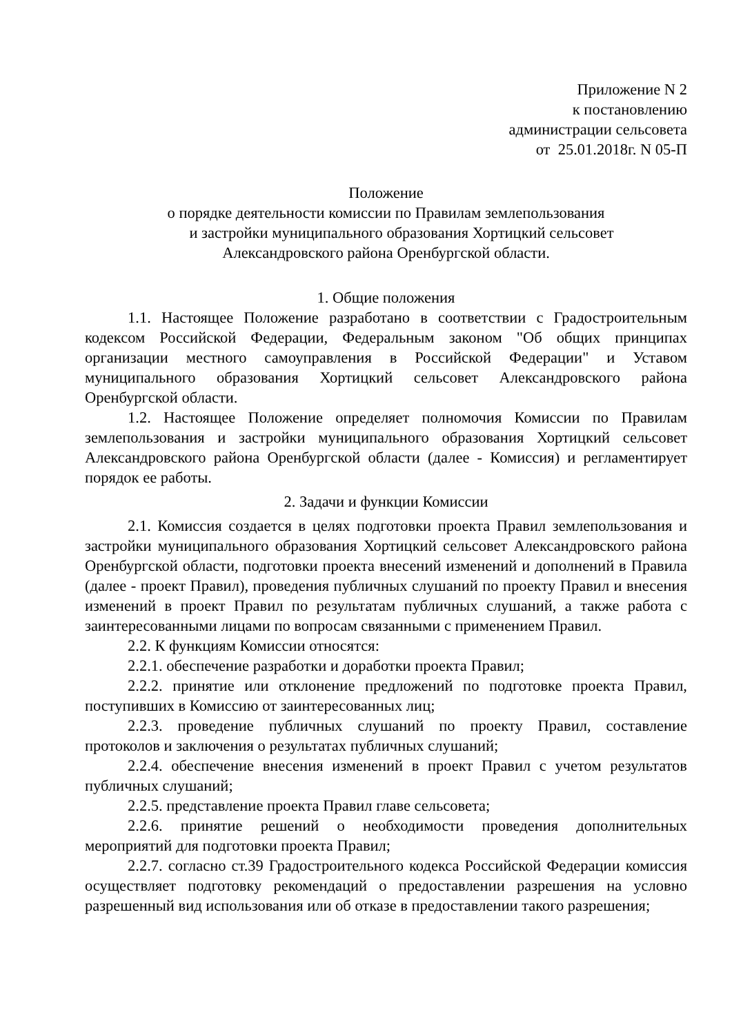Приложение N 2
к постановлению
администрации сельсовета
от 25.01.2018г. N 05-П
Положение
о порядке деятельности комиссии по Правилам землепользования
и застройки муниципального образования Хортицкий сельсовет
Александровского района Оренбургской области.
1. Общие положения
1.1. Настоящее Положение разработано в соответствии с Градостроительным кодексом Российской Федерации, Федеральным законом "Об общих принципах организации местного самоуправления в Российской Федерации" и Уставом муниципального образования Хортицкий сельсовет Александровского района Оренбургской области.
1.2. Настоящее Положение определяет полномочия Комиссии по Правилам землепользования и застройки муниципального образования Хортицкий сельсовет Александровского района Оренбургской области (далее - Комиссия) и регламентирует порядок ее работы.
2. Задачи и функции Комиссии
2.1. Комиссия создается в целях подготовки проекта Правил землепользования и застройки муниципального образования Хортицкий сельсовет Александровского района Оренбургской области, подготовки проекта внесений изменений и дополнений в Правила (далее - проект Правил), проведения публичных слушаний по проекту Правил и внесения изменений в проект Правил по результатам публичных слушаний, а также работа с заинтересованными лицами по вопросам связанными с применением Правил.
2.2. К функциям Комиссии относятся:
2.2.1. обеспечение разработки и доработки проекта Правил;
2.2.2. принятие или отклонение предложений по подготовке проекта Правил, поступивших в Комиссию от заинтересованных лиц;
2.2.3. проведение публичных слушаний по проекту Правил, составление протоколов и заключения о результатах публичных слушаний;
2.2.4. обеспечение внесения изменений в проект Правил с учетом результатов публичных слушаний;
2.2.5. представление проекта Правил главе сельсовета;
2.2.6. принятие решений о необходимости проведения дополнительных мероприятий для подготовки проекта Правил;
2.2.7. согласно ст.39 Градостроительного кодекса Российской Федерации комиссия осуществляет подготовку рекомендаций о предоставлении разрешения на условно разрешенный вид использования или об отказе в предоставлении такого разрешения;